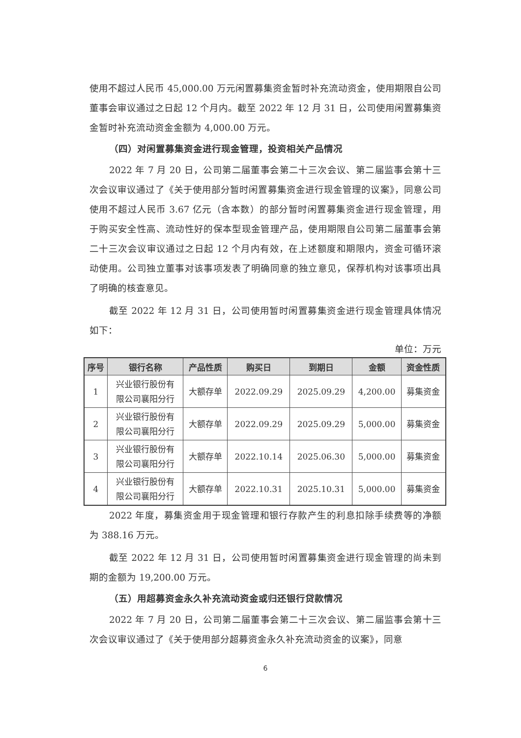使用不超过人民币 45,000.00 万元闲置募集资金暂时补充流动资金，使用期限自公司董事会审议通过之日起 12 个月内。截至 2022 年 12 月 31 日，公司使用闲置募集资金暂时补充流动资金金额为 4,000.00 万元。
（四）对闲置募集资金进行现金管理，投资相关产品情况
2022 年 7 月 20 日，公司第二届董事会第二十三次会议、第二届监事会第十三次会议审议通过了《关于使用部分暂时闲置募集资金进行现金管理的议案》，同意公司使用不超过人民币 3.67 亿元（含本数）的部分暂时闲置募集资金进行现金管理，用于购买安全性高、流动性好的保本型现金管理产品，使用期限自公司第二届董事会第二十三次会议审议通过之日起 12 个月内有效，在上述额度和期限内，资金可循环滚动使用。公司独立董事对该事项发表了明确同意的独立意见，保荐机构对该事项出具了明确的核查意见。
截至 2022 年 12 月 31 日，公司使用暂时闲置募集资金进行现金管理具体情况如下：
单位：万元
| 序号 | 银行名称 | 产品性质 | 购买日 | 到期日 | 金额 | 资金性质 |
| --- | --- | --- | --- | --- | --- | --- |
| 1 | 兴业银行股份有 限公司襄阳分行 | 大额存单 | 2022.09.29 | 2025.09.29 | 4,200.00 | 募集资金 |
| 2 | 兴业银行股份有 限公司襄阳分行 | 大额存单 | 2022.09.29 | 2025.09.29 | 5,000.00 | 募集资金 |
| 3 | 兴业银行股份有 限公司襄阳分行 | 大额存单 | 2022.10.14 | 2025.06.30 | 5,000.00 | 募集资金 |
| 4 | 兴业银行股份有 限公司襄阳分行 | 大额存单 | 2022.10.31 | 2025.10.31 | 5,000.00 | 募集资金 |
2022 年度，募集资金用于现金管理和银行存款产生的利息扣除手续费等的净额为 388.16 万元。
截至 2022 年 12 月 31 日，公司使用暂时闲置募集资金进行现金管理的尚未到期的金额为 19,200.00 万元。
（五）用超募资金永久补充流动资金或归还银行贷款情况
2022 年 7 月 20 日，公司第二届董事会第二十三次会议、第二届监事会第十三次会议审议通过了《关于使用部分超募资金永久补充流动资金的议案》，同意
6